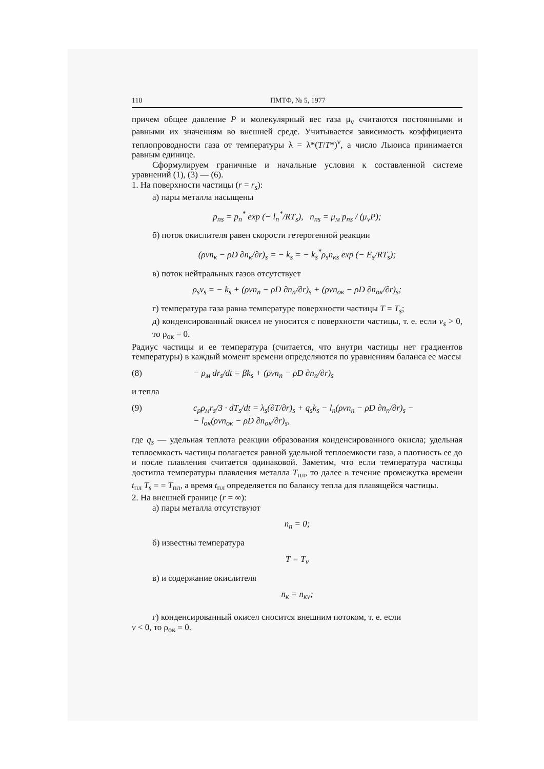110 ПМТФ, № 5, 1977
причем общее давление P и молекулярный вес газа μ<sub>v</sub> считаются постоянными и равными их значениям во внешней среде. Учитывается зависимость коэффициента теплопроводности газа от температуры λ = λ*(T/T*)<sup>ν</sup>, а число Льюиса принимается равным единице.
Сформулируем граничные и начальные условия к составленной системе уравнений (1), (3) — (6).
1. На поверхности частицы (r = r<sub>s</sub>):
а) пары металла насыщены
p<sub>пs</sub> = p<sub>п</sub><sup>*</sup> exp (− l<sub>п</sub><sup>*</sup>/RT<sub>s</sub>), n<sub>пs</sub> = μ<sub>м</sub> p<sub>пs</sub> / (μ<sub>v</sub>P);
б) поток окислителя равен скорости гетерогенной реакции
(ρvn<sub>к</sub> − ρD ∂n<sub>к</sub>/∂r)<sub>s</sub> = − k<sub>s</sub> = − k<sub>s</sub><sup>*</sup>ρ<sub>s</sub>n<sub>кs</sub> exp (− E<sub>s</sub>/RT<sub>s</sub>);
в) поток нейтральных газов отсутствует
ρ<sub>s</sub>v<sub>s</sub> = − k<sub>s</sub> + (ρvn<sub>п</sub> − ρD ∂n<sub>п</sub>/∂r)<sub>s</sub> + (ρvn<sub>ок</sub> − ρD ∂n<sub>ок</sub>/∂r)<sub>s</sub>;
г) температура газа равна температуре поверхности частицы T = T<sub>s</sub>;
д) конденсированный окисел не уносится с поверхности частицы, т. е. если v<sub>s</sub> > 0, то ρ<sub>ок</sub> = 0.
Радиус частицы и ее температура (считается, что внутри частицы нет градиентов температуры) в каждый момент времени определяются по уравнениям баланса ее массы
(8) − ρ<sub>м</sub> dr<sub>s</sub>/dt = βk<sub>s</sub> + (ρvn<sub>п</sub> − ρD ∂n<sub>п</sub>/∂r)<sub>s</sub>
и тепла
(9) c<sub>p</sub>ρ<sub>м</sub>r<sub>s</sub>/3 · dT<sub>s</sub>/dt = λ<sub>s</sub>(∂T/∂r)<sub>s</sub> + q<sub>s</sub>k<sub>s</sub> − l<sub>п</sub>(ρvn<sub>п</sub> − ρD ∂n<sub>п</sub>/∂r)<sub>s</sub> −
− l<sub>ок</sub>(ρvn<sub>ок</sub> − ρD ∂n<sub>ок</sub>/∂r)<sub>s</sub>,
где q<sub>s</sub> — удельная теплота реакции образования конденсированного окисла; удельная теплоемкость частицы полагается равной удельной теплоемкости газа, а плотность ее до и после плавления считается одинаковой. Заметим, что если температура частицы достигла температуры плавления металла T<sub>пл</sub>, то далее в течение промежутка времени t<sub>пл</sub> T<sub>s</sub> = = T<sub>пл</sub>, а время t<sub>пл</sub> определяется по балансу тепла для плавящейся частицы.
2. На внешней границе (r = ∞):
а) пары металла отсутствуют
n<sub>п</sub> = 0;
б) известны температура
T = T<sub>v</sub>
в) и содержание окислителя
n<sub>к</sub> = n<sub>кv</sub>;
г) конденсированный окисел сносится внешним потоком, т. е. если
v < 0, то ρ<sub>ок</sub> = 0.